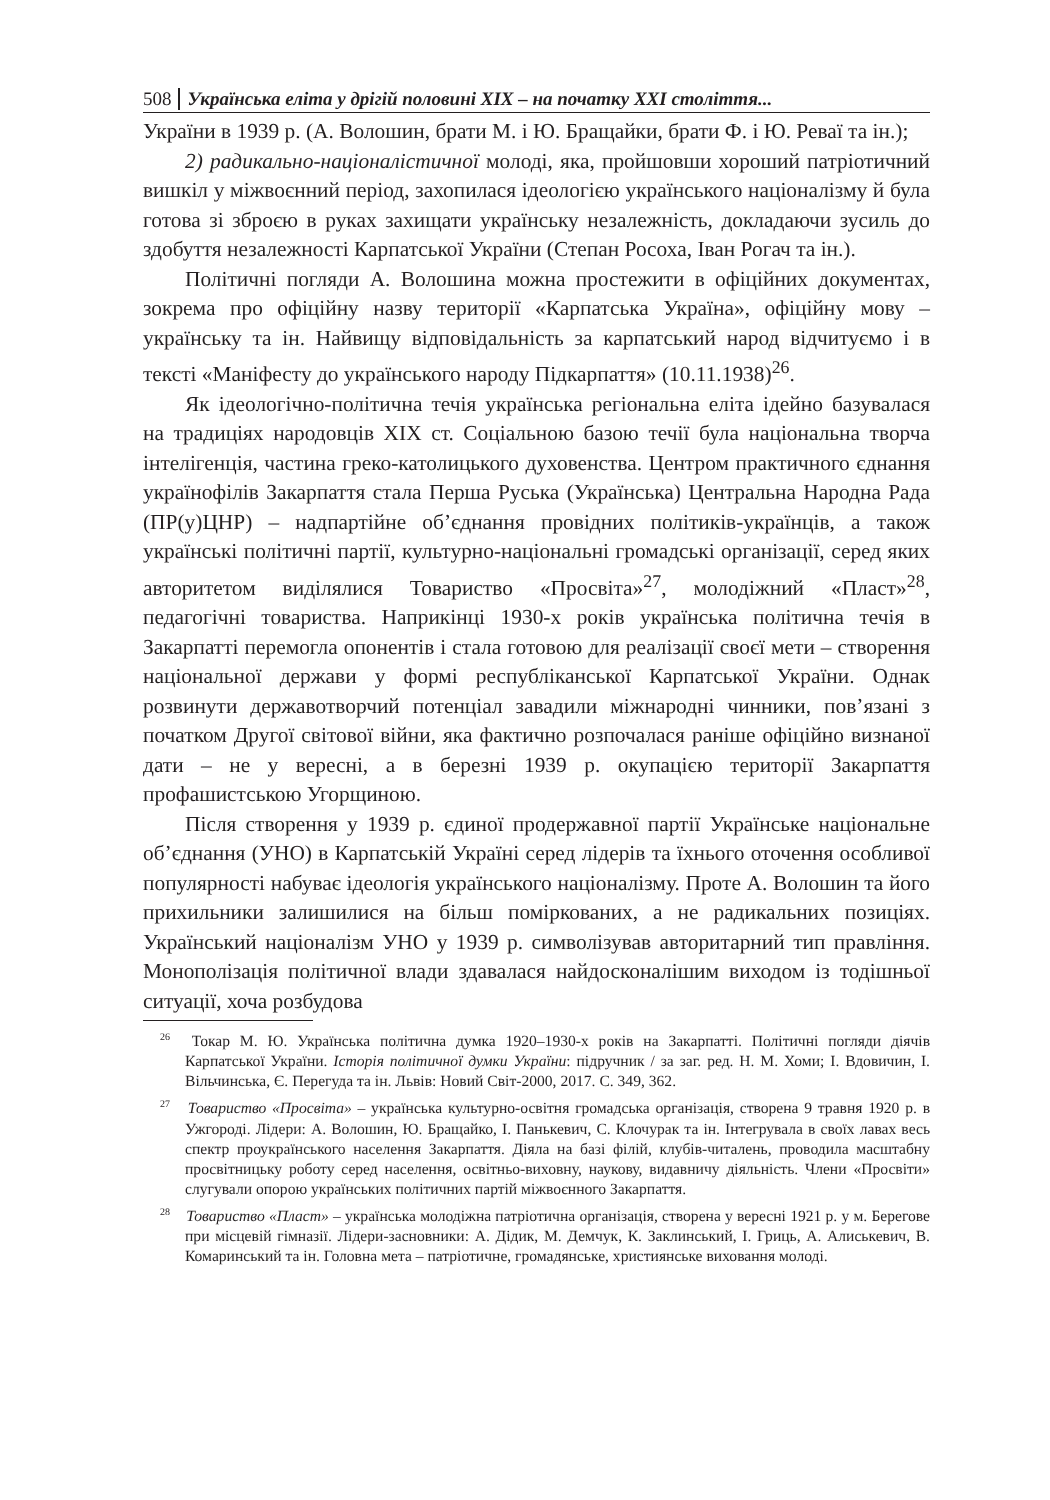508 Українська еліта у дрігій половині XIX – на початку XXI століття...
України в 1939 р. (А. Волошин, брати М. і Ю. Бращайки, брати Ф. і Ю. Реваї та ін.);
2) радикально-націоналістичної молоді, яка, пройшовши хороший патріотичний вишкіл у міжвоєнний період, захопилася ідеологією українського націоналізму й була готова зі зброєю в руках захищати українську незалежність, докладаючи зусиль до здобуття незалежності Карпатської України (Степан Росоха, Іван Рогач та ін.).
Політичні погляди А. Волошина можна простежити в офіційних документах, зокрема про офіційну назву території «Карпатська Україна», офіційну мову – українську та ін. Найвищу відповідальність за карпатський народ відчитуємо і в тексті «Маніфесту до українського народу Підкарпаття» (10.11.1938)<sup>26</sup>.
Як ідеологічно-політична течія українська регіональна еліта ідейно базувалася на традиціях народовців XIX ст. Соціальною базою течії була національна творча інтелігенція, частина греко-католицького духовенства. Центром практичного єднання українофілів Закарпаття стала Перша Руська (Українська) Центральна Народна Рада (ПР(у)ЦНР) – надпартійне об’єднання провідних політиків-українців, а також українські політичні партії, культурно-національні громадські організації, серед яких авторитетом виділялися Товариство «Просвіта»<sup>27</sup>, молодіжний «Пласт»<sup>28</sup>, педагогічні товариства. Наприкінці 1930-х років українська політична течія в Закарпатті перемогла опонентів і стала готовою для реалізації своєї мети – створення національної держави у формі республіканської Карпатської України. Однак розвинути державотворчий потенціал завадили міжнародні чинники, пов’язані з початком Другої світової війни, яка фактично розпочалася раніше офіційно визнаної дати – не у вересні, а в березні 1939 р. окупацією території Закарпаття профашистською Угорщиною.
Після створення у 1939 р. єдиної продержавної партії Українське національне об’єднання (УНО) в Карпатській Україні серед лідерів та їхнього оточення особливої популярності набуває ідеологія українського націоналізму. Проте А. Волошин та його прихильники залишилися на більш поміркованих, а не радикальних позиціях. Український націоналізм УНО у 1939 р. символізував авторитарний тип правління. Монополізація політичної влади здавалася найдосконалішим виходом із тодішньої ситуації, хоча розбудова
<sup>26</sup> Токар М. Ю. Українська політична думка 1920–1930-х років на Закарпатті. Політичні погляди діячів Карпатської України. Історія політичної думки України: підручник / за заг. ред. Н. М. Хоми; І. Вдовичин, І. Вільчинська, Є. Перегуда та ін. Львів: Новий Світ-2000, 2017. С. 349, 362.
<sup>27</sup> Товариство «Просвіта» – українська культурно-освітня громадська організація, створена 9 травня 1920 р. в Ужгороді. Лідери: А. Волошин, Ю. Бращайко, І. Панькевич, С. Клочурак та ін. Інтегрувала в своїх лавах весь спектр проукраїнського населення Закарпаття. Діяла на базі філій, клубів-читалень, проводила масштабну просвітницьку роботу серед населення, освітньо-виховну, наукову, видавничу діяльність. Члени «Просвіти» слугували опорою українських політичних партій міжвоєнного Закарпаття.
<sup>28</sup> Товариство «Пласт» – українська молодіжна патріотична організація, створена у вересні 1921 р. у м. Берегове при місцевій гімназії. Лідери-засновники: А. Дідик, М. Демчук, К. Заклинський, І. Гриць, А. Алиськевич, В. Комаринський та ін. Головна мета – патріотичне, громадянське, християнське виховання молоді.